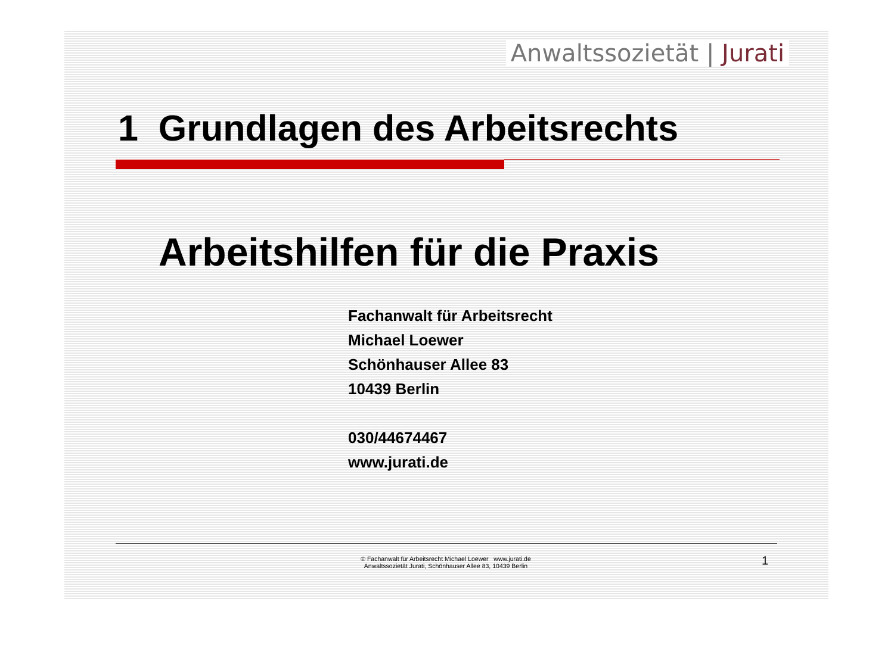Anwaltssozietät | Jurati
1 Grundlagen des Arbeitsrechts
Arbeitshilfen für die Praxis
Fachanwalt für Arbeitsrecht
Michael Loewer
Schönhauser Allee 83
10439 Berlin
030/44674467
www.jurati.de
© Fachanwalt für Arbeitsrecht Michael Loewer www.jurati.de
Anwaltssozietät Jurati, Schönhauser Allee 83, 10439 Berlin
1